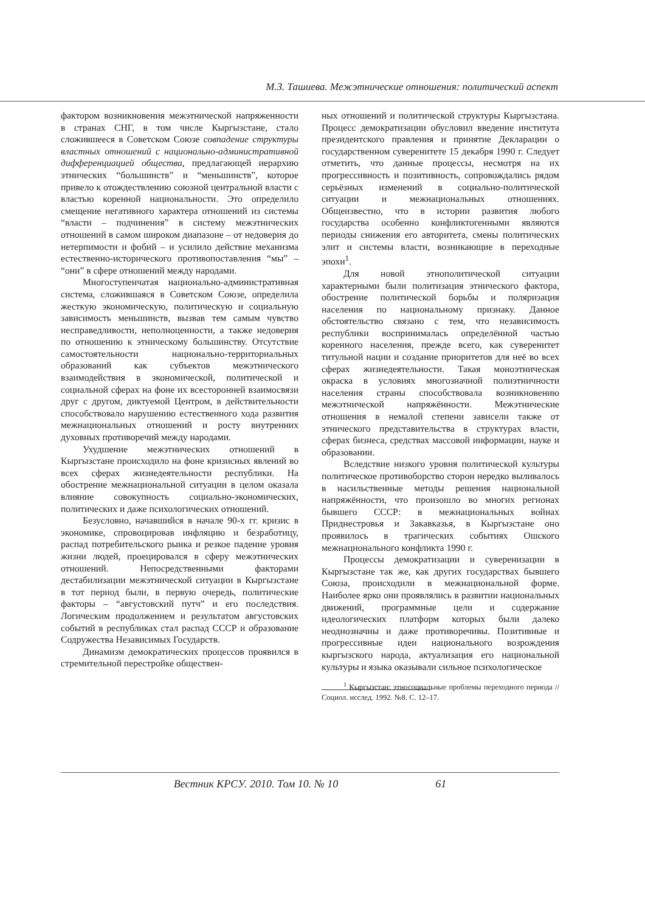М.З. Ташиева. Межэтнические отношения: политический аспект
фактором возникновения межэтнической напряженности в странах СНГ, в том числе Кыргызстане, стало сложившееся в Советском Союзе совпадение структуры властных отношений с национально-административной дифференциацией общества, предлагающей иерархию этнических “большинств” и “меньшинств”, которое привело к отождествлению союзной центральной власти с властью коренной национальности. Это определило смещение негативного характера отношений из системы “власти – подчинения” в систему межэтнических отношений в самом широком диапазоне – от недоверия до нетерпимости и фобий – и усилило действие механизма естественно-исторического противопоставления “мы” – “они” в сфере отношений между народами.
Многоступенчатая национально-административная система, сложившаяся в Советском Союзе, определила жесткую экономическую, политическую и социальную зависимость меньшинств, вызвав тем самым чувство несправедливости, неполноценности, а также недоверия по отношению к этническому большинству. Отсутствие самостоятельности национально-территориальных образований как субъектов межэтнического взаимодействия в экономической, политической и социальной сферах на фоне их всесторонней взаимосвязи друг с другом, диктуемой Центром, в действительности способствовало нарушению естественного хода развития межнациональных отношений и росту внутренних духовных противоречий между народами.
Ухудшение межэтнических отношений в Кыргызстане происходило на фоне кризисных явлений во всех сферах жизнедеятельности республики. На обострение межнациональной ситуации в целом оказала влияние совокупность социально-экономических, политических и даже психологических отношений.
Безусловно, начавшийся в начале 90-х гг. кризис в экономике, спровоцировав инфляцию и безработицу, распад потребительского рынка и резкое падение уровня жизни людей, проецировался в сферу межэтнических отношений. Непосредственными факторами дестабилизации межэтнической ситуации в Кыргызстане в тот период были, в первую очередь, политические факторы – “августовский путч” и его последствия. Логическим продолжением и результатом августовских событий в республиках стал распад СССР и образование Содружества Независимых Государств.
Динамизм демократических процессов проявился в стремительной перестройке обществен-
ных отношений и политической структуры Кыргызстана. Процесс демократизации обусловил введение института президентского правления и принятие Декларации о государственном суверенитете 15 декабря 1990 г. Следует отметить, что данные процессы, несмотря на их прогрессивность и позитивность, сопровождались рядом серьёзных изменений в социально-политической ситуации и межнациональных отношениях. Общеизвестно, что в истории развития любого государства особенно конфликтогенными являются периоды снижения его авторитета, смены политических элит и системы власти, возникающие в переходные эпохи<sup>1</sup>.
Для новой этнополитической ситуации характерными были политизация этнического фактора, обострение политической борьбы и поляризация населения по национальному признаку. Данное обстоятельство связано с тем, что независимость республики воспринималась определённой частью коренного населения, прежде всего, как суверенитет титульной нации и создание приоритетов для неё во всех сферах жизнедеятельности. Такая моноэтническая окраска в условиях многозначной полиэтничности населения страны способствовала возникновению межэтнической напряжённости. Межэтнические отношения в немалой степени зависели также от этнического представительства в структурах власти, сферах бизнеса, средствах массовой информации, науке и образовании.
Вследствие низкого уровня политической культуры политическое противоборство сторон нередко выливалось в насильственные методы решения национальной напряжённости, что произошло во многих регионах бывшего СССР: в межнациональных войнах Приднестровья и Закавказья, в Кыргызстане оно проявилось в трагических событиях Ошского межнационального конфликта 1990 г.
Процессы демократизации и суверенизации в Кыргызстане так же, как других государствах бывшего Союза, происходили в межнациональной форме. Наиболее ярко они проявлялись в развитии национальных движений, программные цели и содержание идеологических платформ которых были далеко неоднозначны и даже противоречивы. Позитивные и прогрессивные идеи национального возрождения кыргызского народа, актуализация его национальной культуры и языка оказывали сильное психологическое
<sup>1</sup> Кыргызстан: этносоциальные проблемы переходного периода // Социол. исслед. 1992. №8. С. 12–17.
Вестник КРСУ. 2010. Том 10. № 10 61